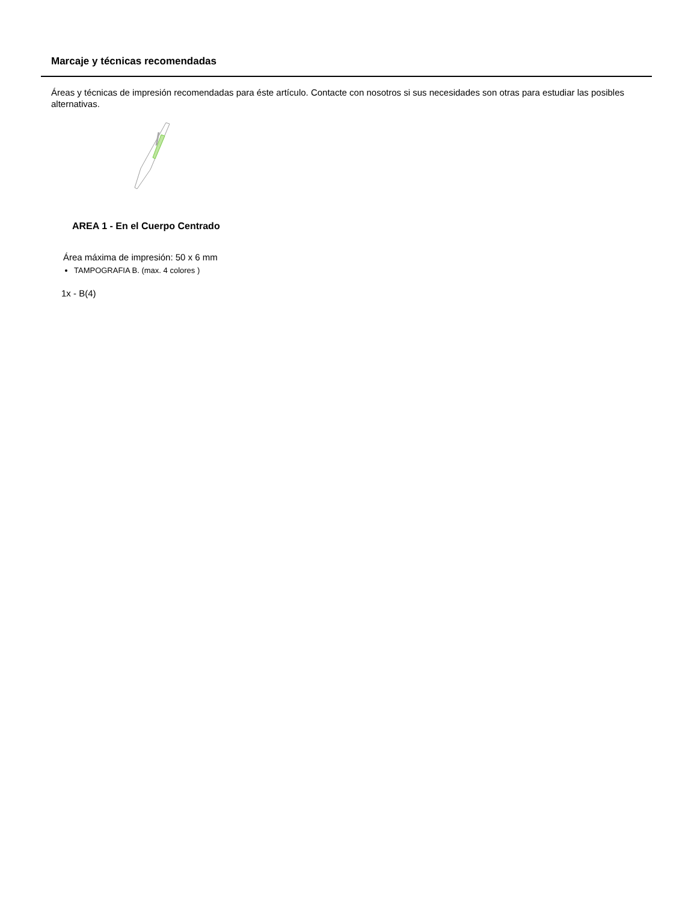Marcaje y técnicas recomendadas
Áreas y técnicas de impresión recomendadas para éste artículo. Contacte con nosotros si sus necesidades son otras para estudiar las posibles alternativas.
AREA 1 - En el Cuerpo Centrado
Área máxima de impresión: 50 x 6 mm
TAMPOGRAFIA B. (max. 4 colores )
1x - B(4)